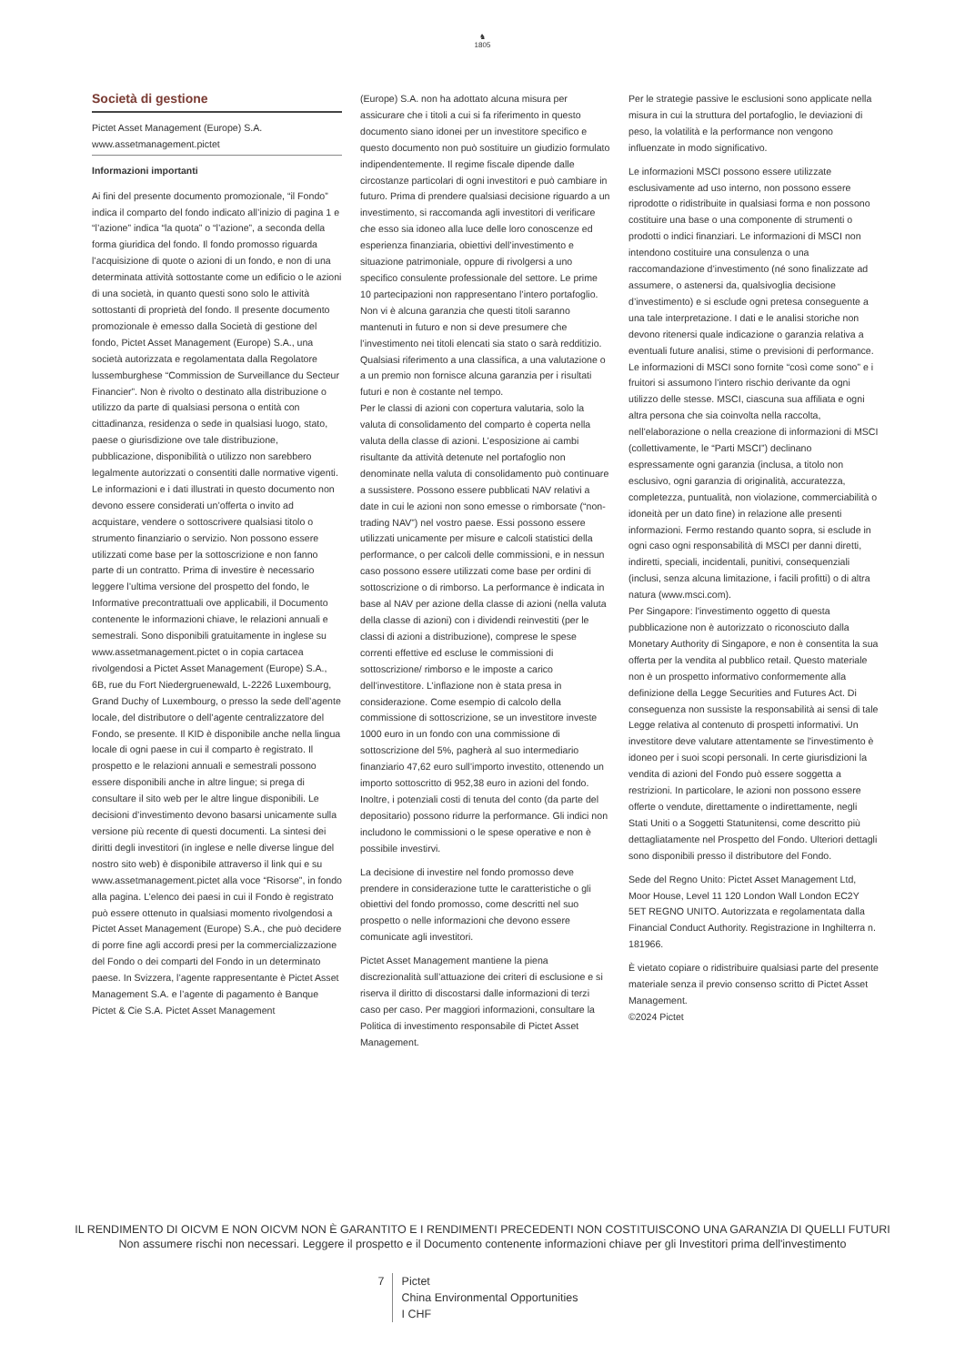♞
1805
Società di gestione
Pictet Asset Management (Europe) S.A.
www.assetmanagement.pictet
Informazioni importanti
Ai fini del presente documento promozionale, “il Fondo” indica il comparto del fondo indicato all’inizio di pagina 1 e “l’azione” indica “la quota” o “l’azione”, a seconda della forma giuridica del fondo. Il fondo promosso riguarda l’acquisizione di quote o azioni di un fondo, e non di una determinata attività sottostante come un edificio o le azioni di una società, in quanto questi sono solo le attività sottostanti di proprietà del fondo. Il presente documento promozionale è emesso dalla Società di gestione del fondo, Pictet Asset Management (Europe) S.A., una società autorizzata e regolamentata dalla Regolatore lussemburghese “Commission de Surveillance du Secteur Financier”. Non è rivolto o destinato alla distribuzione o utilizzo da parte di qualsiasi persona o entità con cittadinanza, residenza o sede in qualsiasi luogo, stato, paese o giurisdizione ove tale distribuzione, pubblicazione, disponibilità o utilizzo non sarebbero legalmente autorizzati o consentiti dalle normative vigenti. Le informazioni e i dati illustrati in questo documento non devono essere considerati un’offerta o invito ad acquistare, vendere o sottoscrivere qualsiasi titolo o strumento finanziario o servizio. Non possono essere utilizzati come base per la sottoscrizione e non fanno parte di un contratto. Prima di investire è necessario leggere l’ultima versione del prospetto del fondo, le Informative precontrattuali ove applicabili, il Documento contenente le informazioni chiave, le relazioni annuali e semestrali. Sono disponibili gratuitamente in inglese su www.assetmanagement.pictet o in copia cartacea rivolgendosi a Pictet Asset Management (Europe) S.A., 6B, rue du Fort Niedergruenewald, L-2226 Luxembourg, Grand Duchy of Luxembourg, o presso la sede dell’agente locale, del distributore o dell’agente centralizzatore del Fondo, se presente. Il KID è disponibile anche nella lingua locale di ogni paese in cui il comparto è registrato. Il prospetto e le relazioni annuali e semestrali possono essere disponibili anche in altre lingue; si prega di consultare il sito web per le altre lingue disponibili. Le decisioni d’investimento devono basarsi unicamente sulla versione più recente di questi documenti. La sintesi dei diritti degli investitori (in inglese e nelle diverse lingue del nostro sito web) è disponibile attraverso il link qui e su www.assetmanagement.pictet alla voce “Risorse”, in fondo alla pagina. L’elenco dei paesi in cui il Fondo è registrato può essere ottenuto in qualsiasi momento rivolgendosi a Pictet Asset Management (Europe) S.A., che può decidere di porre fine agli accordi presi per la commercializzazione del Fondo o dei comparti del Fondo in un determinato paese. In Svizzera, l’agente rappresentante è Pictet Asset Management S.A. e l’agente di pagamento è Banque Pictet & Cie S.A. Pictet Asset Management
(Europe) S.A. non ha adottato alcuna misura per assicurare che i titoli a cui si fa riferimento in questo documento siano idonei per un investitore specifico e questo documento non può sostituire un giudizio formulato indipendentemente. Il regime fiscale dipende dalle circostanze particolari di ogni investitori e può cambiare in futuro. Prima di prendere qualsiasi decisione riguardo a un investimento, si raccomanda agli investitori di verificare che esso sia idoneo alla luce delle loro conoscenze ed esperienza finanziaria, obiettivi dell’investimento e situazione patrimoniale, oppure di rivolgersi a uno specifico consulente professionale del settore. Le prime 10 partecipazioni non rappresentano l’intero portafoglio. Non vi è alcuna garanzia che questi titoli saranno mantenuti in futuro e non si deve presumere che l’investimento nei titoli elencati sia stato o sarà redditizio. Qualsiasi riferimento a una classifica, a una valutazione o a un premio non fornisce alcuna garanzia per i risultati futuri e non è costante nel tempo.
Per le classi di azioni con copertura valutaria, solo la valuta di consolidamento del comparto è coperta nella valuta della classe di azioni. L’esposizione ai cambi risultante da attività detenute nel portafoglio non denominate nella valuta di consolidamento può continuare a sussistere. Possono essere pubblicati NAV relativi a date in cui le azioni non sono emesse o rimborsate (“non-trading NAV”) nel vostro paese. Essi possono essere utilizzati unicamente per misure e calcoli statistici della performance, o per calcoli delle commissioni, e in nessun caso possono essere utilizzati come base per ordini di sottoscrizione o di rimborso. La performance è indicata in base al NAV per azione della classe di azioni (nella valuta della classe di azioni) con i dividendi reinvestiti (per le classi di azioni a distribuzione), comprese le spese correnti effettive ed escluse le commissioni di sottoscrizione/ rimborso e le imposte a carico dell’investitore. L’inflazione non è stata presa in considerazione. Come esempio di calcolo della commissione di sottoscrizione, se un investitore investe 1000 euro in un fondo con una commissione di sottoscrizione del 5%, pagherà al suo intermediario finanziario 47,62 euro sull’importo investito, ottenendo un importo sottoscritto di 952,38 euro in azioni del fondo. Inoltre, i potenziali costi di tenuta del conto (da parte del depositario) possono ridurre la performance. Gli indici non includono le commissioni o le spese operative e non è possibile investirvi.
La decisione di investire nel fondo promosso deve prendere in considerazione tutte le caratteristiche o gli obiettivi del fondo promosso, come descritti nel suo prospetto o nelle informazioni che devono essere comunicate agli investitori.
Pictet Asset Management mantiene la piena discrezionalità sull’attuazione dei criteri di esclusione e si riserva il diritto di discostarsi dalle informazioni di terzi caso per caso. Per maggiori informazioni, consultare la Politica di investimento responsabile di Pictet Asset Management.
Per le strategie passive le esclusioni sono applicate nella misura in cui la struttura del portafoglio, le deviazioni di peso, la volatilità e la performance non vengono influenzate in modo significativo.
Le informazioni MSCI possono essere utilizzate esclusivamente ad uso interno, non possono essere riprodotte o ridistribuite in qualsiasi forma e non possono costituire una base o una componente di strumenti o prodotti o indici finanziari. Le informazioni di MSCI non intendono costituire una consulenza o una raccomandazione d’investimento (né sono finalizzate ad assumere, o astenersi da, qualsivoglia decisione d’investimento) e si esclude ogni pretesa conseguente a una tale interpretazione. I dati e le analisi storiche non devono ritenersi quale indicazione o garanzia relativa a eventuali future analisi, stime o previsioni di performance. Le informazioni di MSCI sono fornite “così come sono” e i fruitori si assumono l’intero rischio derivante da ogni utilizzo delle stesse. MSCI, ciascuna sua affiliata e ogni altra persona che sia coinvolta nella raccolta, nell’elaborazione o nella creazione di informazioni di MSCI (collettivamente, le “Parti MSCI”) declinano espressamente ogni garanzia (inclusa, a titolo non esclusivo, ogni garanzia di originalità, accuratezza, completezza, puntualità, non violazione, commerciabilità o idoneità per un dato fine) in relazione alle presenti informazioni. Fermo restando quanto sopra, si esclude in ogni caso ogni responsabilità di MSCI per danni diretti, indiretti, speciali, incidentali, punitivi, consequenziali (inclusi, senza alcuna limitazione, i facili profitti) o di altra natura (www.msci.com).
Per Singapore: l'investimento oggetto di questa pubblicazione non è autorizzato o riconosciuto dalla Monetary Authority di Singapore, e non è consentita la sua offerta per la vendita al pubblico retail. Questo materiale non è un prospetto informativo conformemente alla definizione della Legge Securities and Futures Act. Di conseguenza non sussiste la responsabilità ai sensi di tale Legge relativa al contenuto di prospetti informativi. Un investitore deve valutare attentamente se l'investimento è idoneo per i suoi scopi personali. In certe giurisdizioni la vendita di azioni del Fondo può essere soggetta a restrizioni. In particolare, le azioni non possono essere offerte o vendute, direttamente o indirettamente, negli Stati Uniti o a Soggetti Statunitensi, come descritto più dettagliatamente nel Prospetto del Fondo. Ulteriori dettagli sono disponibili presso il distributore del Fondo.
Sede del Regno Unito: Pictet Asset Management Ltd, Moor House, Level 11 120 London Wall London EC2Y 5ET REGNO UNITO. Autorizzata e regolamentata dalla Financial Conduct Authority. Registrazione in Inghilterra n. 181966.
È vietato copiare o ridistribuire qualsiasi parte del presente materiale senza il previo consenso scritto di Pictet Asset Management.
©2024 Pictet
IL RENDIMENTO DI OICVM E NON OICVM NON È GARANTITO E I RENDIMENTI PRECEDENTI NON COSTITUISCONO UNA GARANZIA DI QUELLI FUTURI
Non assumere rischi non necessari. Leggere il prospetto e il Documento contenente informazioni chiave per gli Investitori prima dell'investimento
7 Pictet
China Environmental Opportunities
I CHF